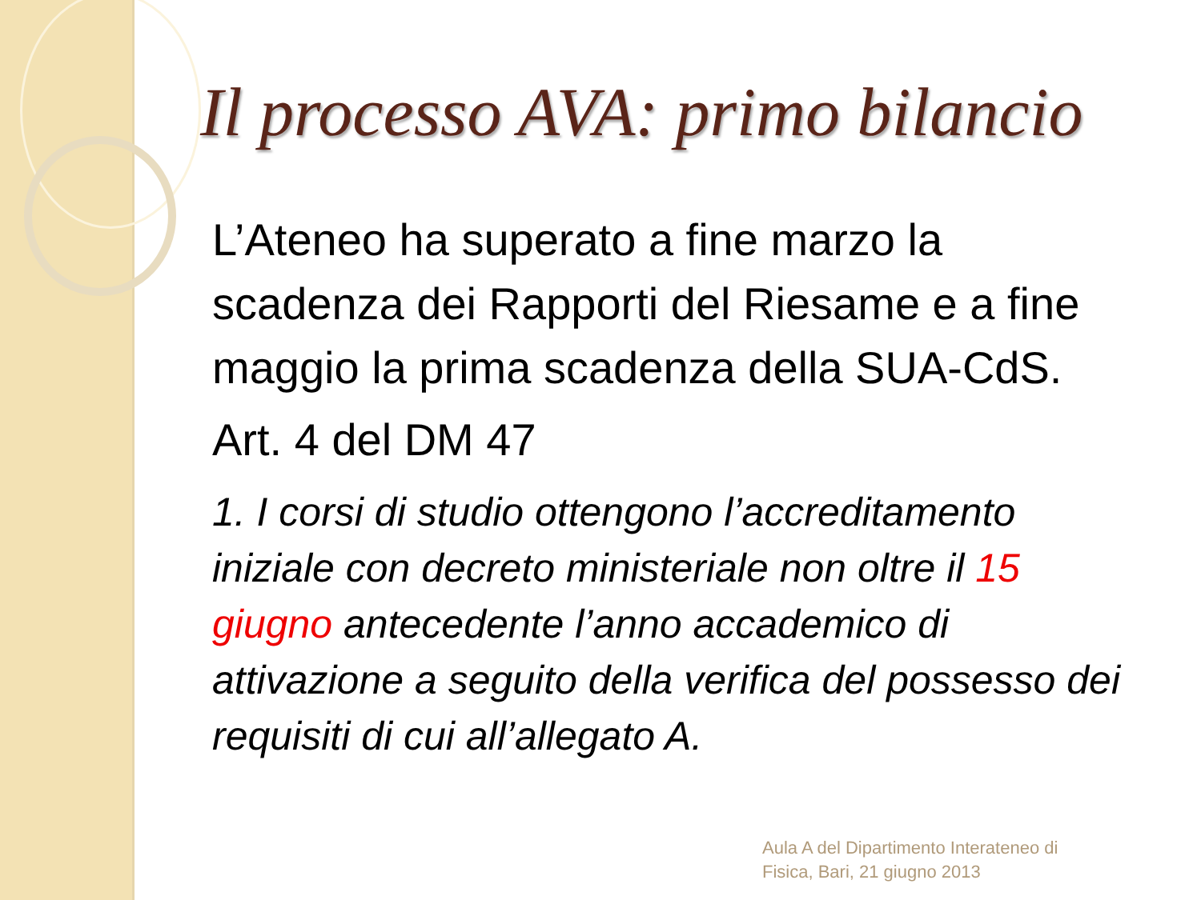Il processo AVA: primo bilancio
L’Ateneo ha superato a fine marzo la scadenza dei Rapporti del Riesame e a fine maggio la prima scadenza della SUA-CdS.
Art. 4 del DM 47
1. I corsi di studio ottengono l’accreditamento iniziale con decreto ministeriale non oltre il 15 giugno antecedente l’anno accademico di attivazione a seguito della verifica del possesso dei requisiti di cui all’allegato A.
Aula A del Dipartimento Interateneo di
Fisica, Bari, 21 giugno 2013